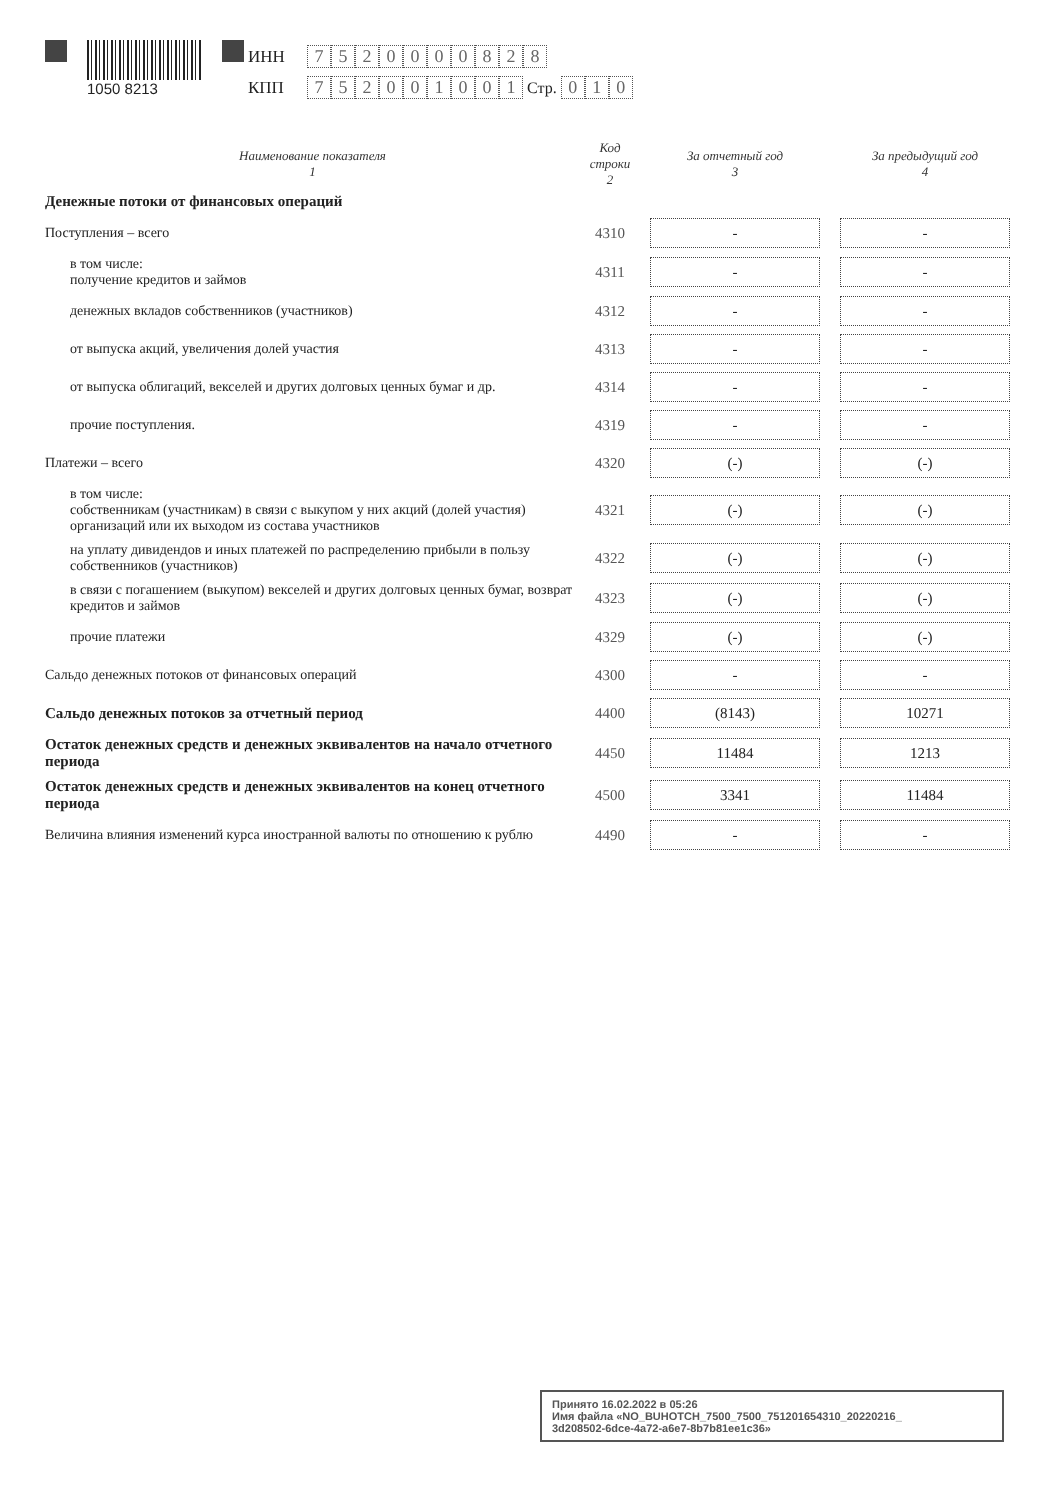1050 8213 ИНН 7520000828
КПП 752001001 Стр. 010
| Наименование показателя 1 | Код строки 2 | За отчетный год 3 | За предыдущий год 4 |
| --- | --- | --- | --- |
| Денежные потоки от финансовых операций | | | |
| Поступления – всего | 4310 | - | - |
| в том числе: получение кредитов и займов | 4311 | - | - |
| денежных вкладов собственников (участников) | 4312 | - | - |
| от выпуска акций, увеличения долей участия | 4313 | - | - |
| от выпуска облигаций, векселей и других долговых ценных бумаг и др. | 4314 | - | - |
| прочие поступления. | 4319 | - | - |
| Платежи – всего | 4320 | (-) | (-) |
| в том числе: собственникам (участникам) в связи с выкупом у них акций (долей участия) организаций или их выходом из состава участников | 4321 | (-) | (-) |
| на уплату дивидендов и иных платежей по распределению прибыли в пользу собственников (участников) | 4322 | (-) | (-) |
| в связи с погашением (выкупом) векселей и других долговых ценных бумаг, возврат кредитов и займов | 4323 | (-) | (-) |
| прочие платежи | 4329 | (-) | (-) |
| Сальдо денежных потоков от финансовых операций | 4300 | - | - |
| Сальдо денежных потоков за отчетный период | 4400 | (8143) | 10271 |
| Остаток денежных средств и денежных эквивалентов на начало отчетного периода | 4450 | 11484 | 1213 |
| Остаток денежных средств и денежных эквивалентов на конец отчетного периода | 4500 | 3341 | 11484 |
| Величина влияния изменений курса иностранной валюты по отношению к рублю | 4490 | - | - |
Принято 16.02.2022 в 05:26
Имя файла «NO_BUHOTCH_7500_7500_751201654310_20220216_
3d208502-6dce-4a72-a6e7-8b7b81ee1c36»